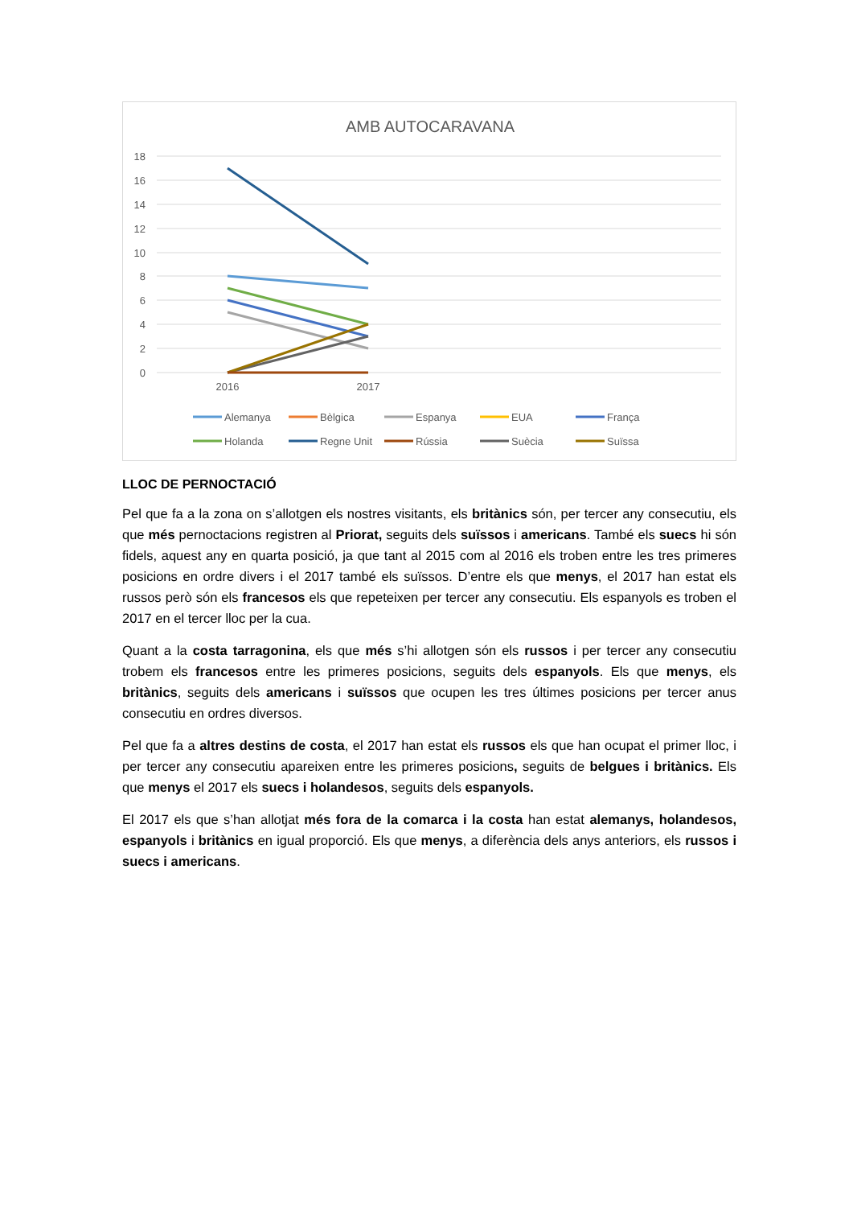AMB AUTOCARAVANA
18
16
14
12
10
8
6
4
2
0
2016
2017
Alemanya
Bèlgica
Espanya
EUA
França
Holanda
Regne Unit
Rússia
Suècia
Suïssa
LLOC DE PERNOCTACIÓ
Pel que fa a la zona on s’allotgen els nostres visitants, els britànics són, per tercer any consecutiu, els que més pernoctacions registren al Priorat, seguits dels suïssos i americans. També els suecs hi són fidels, aquest any en quarta posició, ja que tant al 2015 com al 2016 els troben entre les tres primeres posicions en ordre divers i el 2017 també els suïssos. D’entre els que menys, el 2017 han estat els russos però són els francesos els que repeteixen per tercer any consecutiu. Els espanyols es troben el 2017 en el tercer lloc per la cua.
Quant a la costa tarragonina, els que més s’hi allotgen són els russos i per tercer any consecutiu trobem els francesos entre les primeres posicions, seguits dels espanyols. Els que menys, els britànics, seguits dels americans i suïssos que ocupen les tres últimes posicions per tercer anus consecutiu en ordres diversos.
Pel que fa a altres destins de costa, el 2017 han estat els russos els que han ocupat el primer lloc, i per tercer any consecutiu apareixen entre les primeres posicions, seguits de belgues i britànics. Els que menys el 2017 els suecs i holandesos, seguits dels espanyols.
El 2017 els que s’han allotjat més fora de la comarca i la costa han estat alemanys, holandesos, espanyols i britànics en igual proporció. Els que menys, a diferència dels anys anteriors, els russos i suecs i americans.